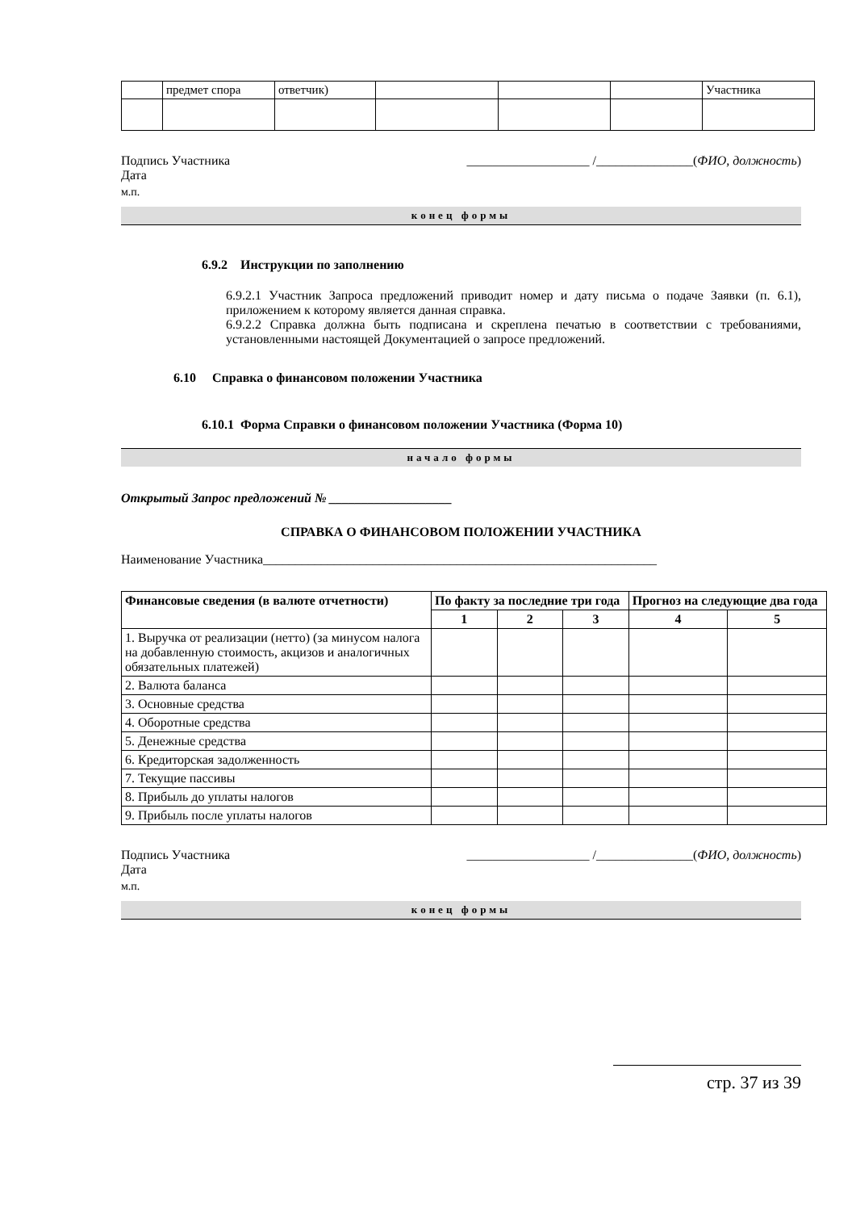| | предмет спора | ответчик) | | | | Участника |
Подпись Участника ___________________ /_______________(ФИО, должность)
Дата
м.п.
конец формы
6.9.2 Инструкции по заполнению
6.9.2.1 Участник Запроса предложений приводит номер и дату письма о подаче Заявки (п. 6.1), приложением к которому является данная справка.
6.9.2.2 Справка должна быть подписана и скреплена печатью в соответствии с требованиями, установленными настоящей Документацией о запросе предложений.
6.10 Справка о финансовом положении Участника
6.10.1 Форма Справки о финансовом положении Участника (Форма 10)
начало формы
Открытый Запрос предложений № ___________________
СПРАВКА О ФИНАНСОВОМ ПОЛОЖЕНИИ УЧАСТНИКА
Наименование Участника_____________________________________________________________
| Финансовые сведения (в валюте отчетности) | По факту за последние три года | | | Прогноз на следующие два года | |
| --- | --- | --- | --- | --- | --- |
| | 1 | 2 | 3 | 4 | 5 |
| 1. Выручка от реализации (нетто) (за минусом налога на добавленную стоимость, акцизов и аналогичных обязательных платежей) | | | | | |
| 2. Валюта баланса | | | | | |
| 3. Основные средства | | | | | |
| 4. Оборотные средства | | | | | |
| 5. Денежные средства | | | | | |
| 6. Кредиторская задолженность | | | | | |
| 7. Текущие пассивы | | | | | |
| 8. Прибыль до уплаты налогов | | | | | |
| 9. Прибыль после уплаты налогов | | | | | |
Подпись Участника ___________________ /_______________(ФИО, должность)
Дата
м.п.
конец формы
стр. 37 из 39